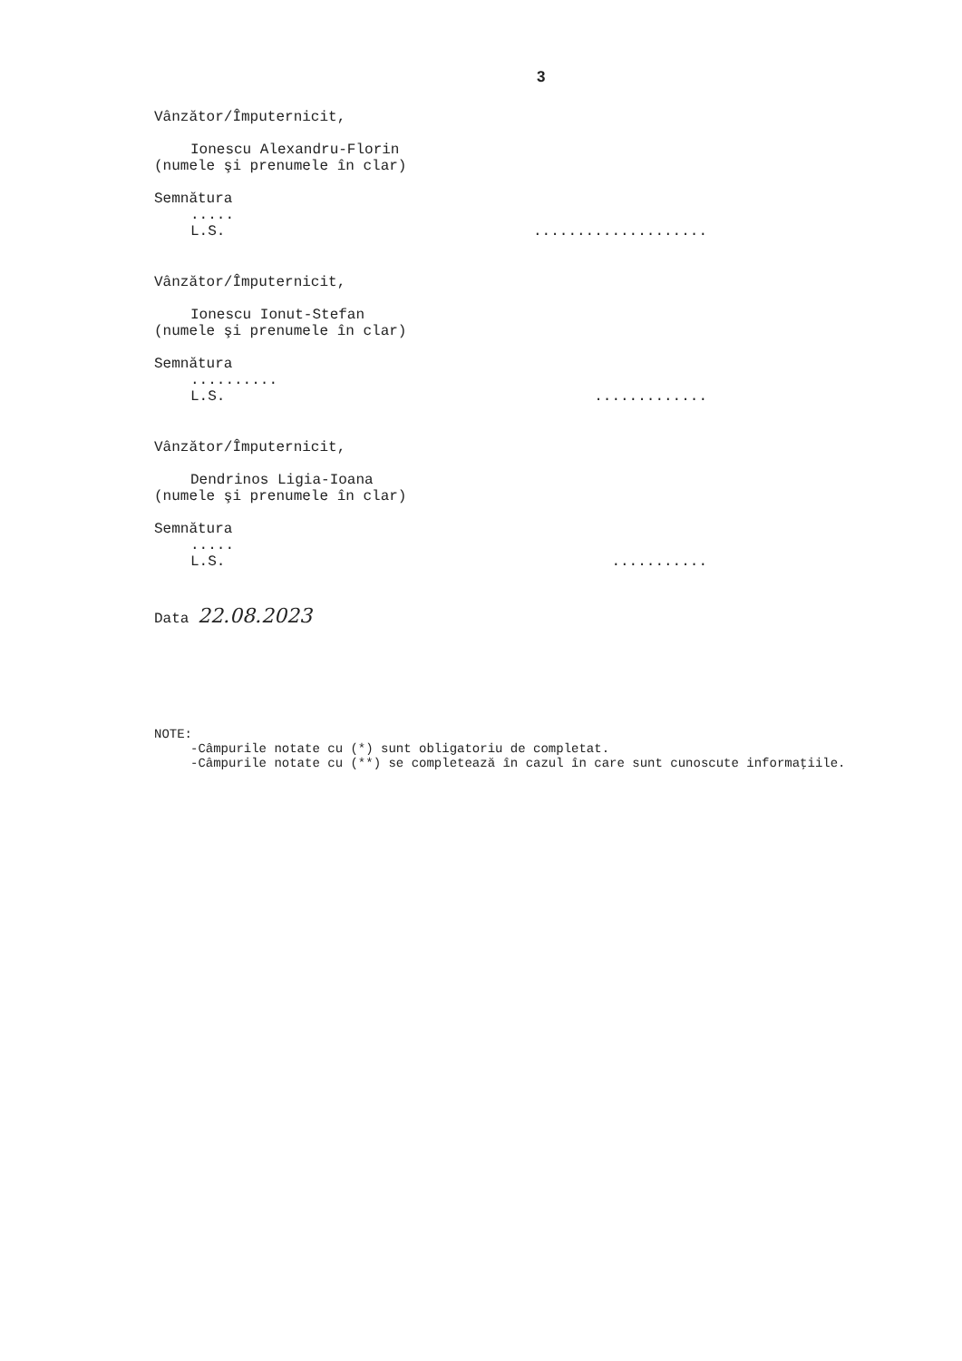3
Vânzător/Împuternicit,
Ionescu Alexandru-Florin
(numele şi prenumele în clar)
Semnătura
.....
L.S.....................
Vânzător/Împuternicit,
Ionescu Ionut-Stefan
(numele şi prenumele în clar)
Semnătura
..........
L.S..............
Vânzător/Împuternicit,
Dendrinos Ligia-Ioana
(numele şi prenumele în clar)
Semnătura
.....
L.S............
Data 22.08.2023
NOTE:
-Câmpurile notate cu (*) sunt obligatoriu de completat.
-Câmpurile notate cu (**) se completează în cazul în care sunt cunoscute informaţiile.